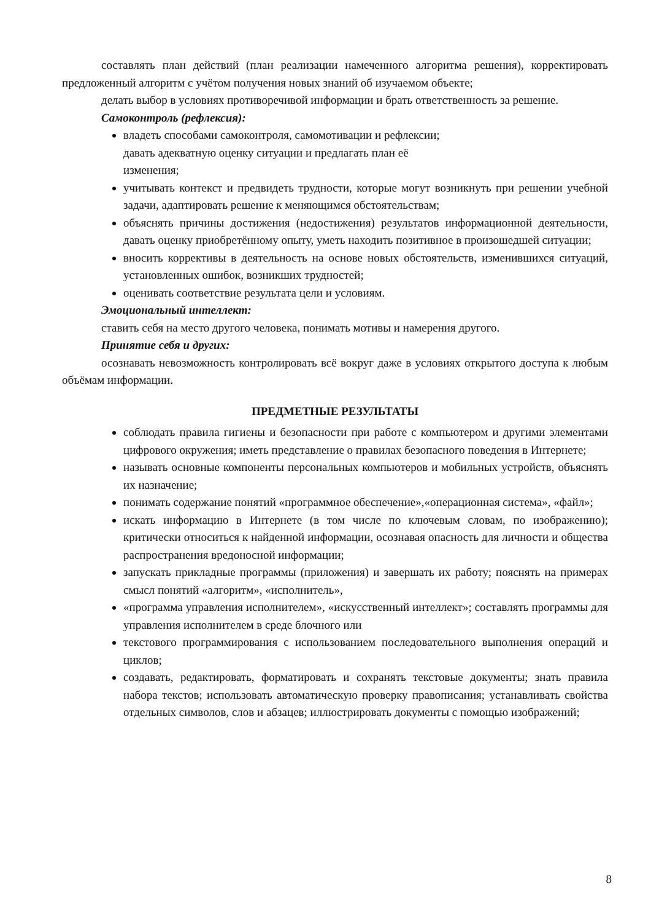составлять план действий (план реализации намеченного алгоритма решения), корректировать предложенный алгоритм с учётом получения новых знаний об изучаемом объекте;
делать выбор в условиях противоречивой информации и брать ответственность за решение.
Самоконтроль (рефлексия):
владеть способами самоконтроля, самомотивации и рефлексии;
давать адекватную оценку ситуации и предлагать план её
изменения;
учитывать контекст и предвидеть трудности, которые могут возникнуть при решении учебной задачи, адаптировать решение к меняющимся обстоятельствам;
объяснять причины достижения (недостижения) результатов информационной деятельности, давать оценку приобретённому опыту, уметь находить позитивное в произошедшей ситуации;
вносить коррективы в деятельность на основе новых обстоятельств, изменившихся ситуаций, установленных ошибок, возникших трудностей;
оценивать соответствие результата цели и условиям.
Эмоциональный интеллект:
ставить себя на место другого человека, понимать мотивы и намерения другого.
Принятие себя и других:
осознавать невозможность контролировать всё вокруг даже в условиях открытого доступа к любым объёмам информации.
ПРЕДМЕТНЫЕ РЕЗУЛЬТАТЫ
соблюдать правила гигиены и безопасности при работе с компьютером и другими элементами цифрового окружения; иметь представление о правилах безопасного поведения в Интернете;
называть основные компоненты персональных компьютеров и мобильных устройств, объяснять их назначение;
понимать содержание понятий «программное обеспечение»,«операционная система», «файл»;
искать информацию в Интернете (в том числе по ключевым словам, по изображению); критически относиться к найденной информации, осознавая опасность для личности и общества распространения вредоносной информации;
запускать прикладные программы (приложения) и завершать их работу; пояснять на примерах смысл понятий «алгоритм», «исполнитель»,
«программа управления исполнителем», «искусственный интеллект»; составлять программы для управления исполнителем в среде блочного или
текстового программирования с использованием последовательного выполнения операций и циклов;
создавать, редактировать, форматировать и сохранять текстовые документы; знать правила набора текстов; использовать автоматическую проверку правописания; устанавливать свойства отдельных символов, слов и абзацев; иллюстрировать документы с помощью изображений;
8